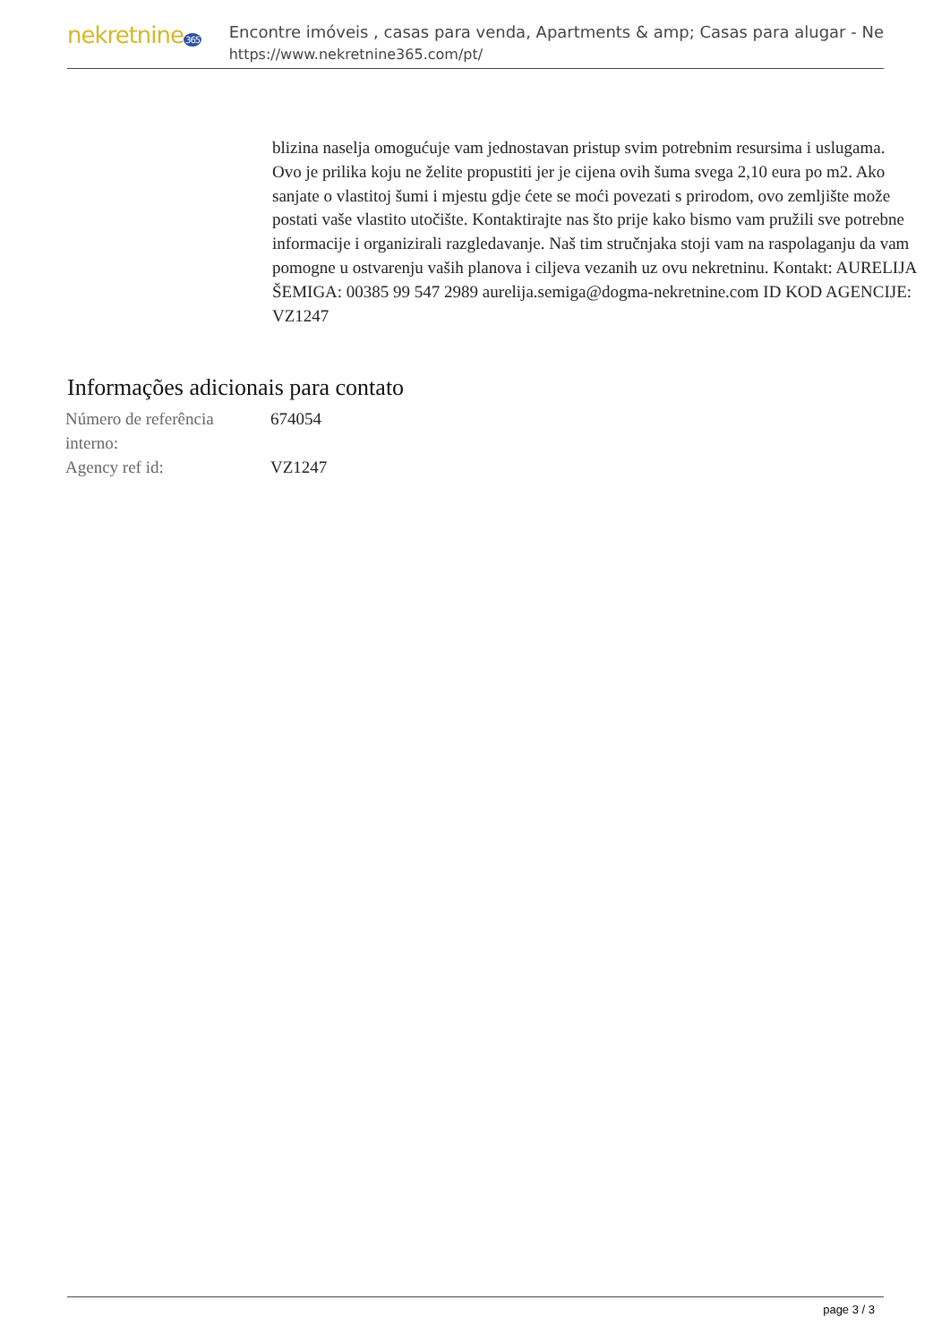nekretnine365
Encontre imóveis , casas para venda, Apartments & amp; Casas para alugar - Ne
https://www.nekretnine365.com/pt/
blizina naselja omogućuje vam jednostavan pristup svim potrebnim resursima i uslugama. Ovo je prilika koju ne želite propustiti jer je cijena ovih šuma svega 2,10 eura po m2. Ako sanjate o vlastitoj šumi i mjestu gdje ćete se moći povezati s prirodom, ovo zemljište može postati vaše vlastito utočište. Kontaktirajte nas što prije kako bismo vam pružili sve potrebne informacije i organizirali razgledavanje. Naš tim stručnjaka stoji vam na raspolaganju da vam pomogne u ostvarenju vaših planova i ciljeva vezanih uz ovu nekretninu. Kontakt: AURELIJA ŠEMIGA: 00385 99 547 2989 aurelija.semiga@dogma-nekretnine.com ID KOD AGENCIJE: VZ1247
Informações adicionais para contato
| Número de referência interno: | 674054 |
| Agency ref id: | VZ1247 |
page 3 / 3